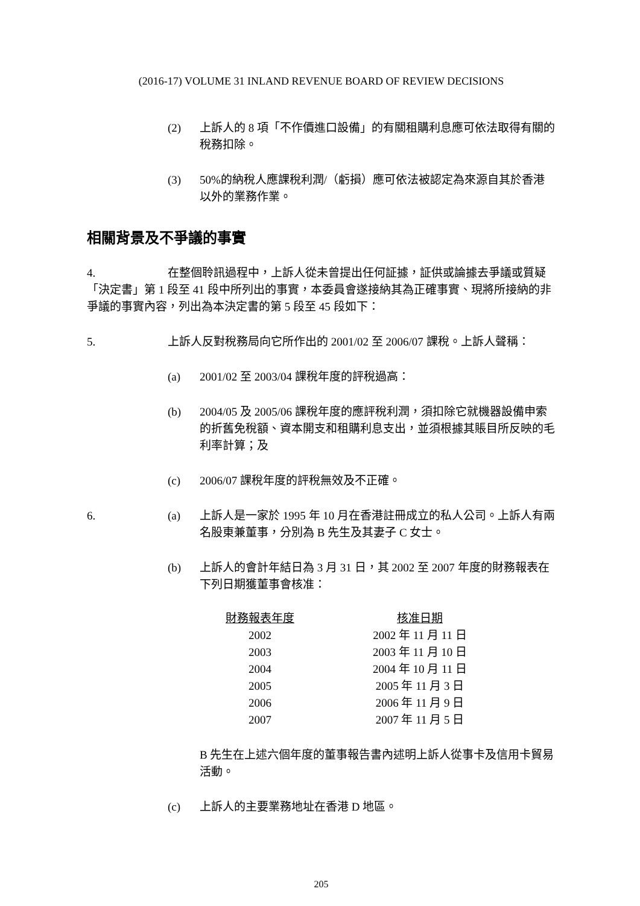(2016-17) VOLUME 31 INLAND REVENUE BOARD OF REVIEW DECISIONS
(2) 上訴人的 8 項「不作價進口設備」的有關租購利息應可依法取得有關的稅務扣除。
(3) 50%的納稅人應課稅利潤/（虧損）應可依法被認定為來源自其於香港以外的業務作業。
相關背景及不爭議的事實
4. 在整個聆訊過程中，上訴人從未曾提出任何証據，証供或論據去爭議或質疑「決定書」第 1 段至 41 段中所列出的事實，本委員會遂接納其為正確事實、現將所接納的非爭議的事實內容，列出為本決定書的第 5 段至 45 段如下：
5. 上訴人反對稅務局向它所作出的 2001/02 至 2006/07 課稅。上訴人聲稱：
(a) 2001/02 至 2003/04 課稅年度的評稅過高：
(b) 2004/05 及 2005/06 課稅年度的應評稅利潤，須扣除它就機器設備申索的折舊免稅額、資本開支和租購利息支出，並須根據其賬目所反映的毛利率計算；及
(c) 2006/07 課稅年度的評稅無效及不正確。
6. (a) 上訴人是一家於 1995 年 10 月在香港註冊成立的私人公司。上訴人有兩名股東兼董事，分別為 B 先生及其妻子 C 女士。
(b) 上訴人的會計年結日為 3 月 31 日，其 2002 至 2007 年度的財務報表在下列日期獲董事會核准：
| 財務報表年度 | 核准日期 |
| --- | --- |
| 2002 | 2002 年 11 月 11 日 |
| 2003 | 2003 年 11 月 10 日 |
| 2004 | 2004 年 10 月 11 日 |
| 2005 | 2005 年 11 月 3 日 |
| 2006 | 2006 年 11 月 9 日 |
| 2007 | 2007 年 11 月 5 日 |
B 先生在上述六個年度的董事報告書內述明上訴人從事卡及信用卡貿易活動。
(c) 上訴人的主要業務地址在香港 D 地區。
205